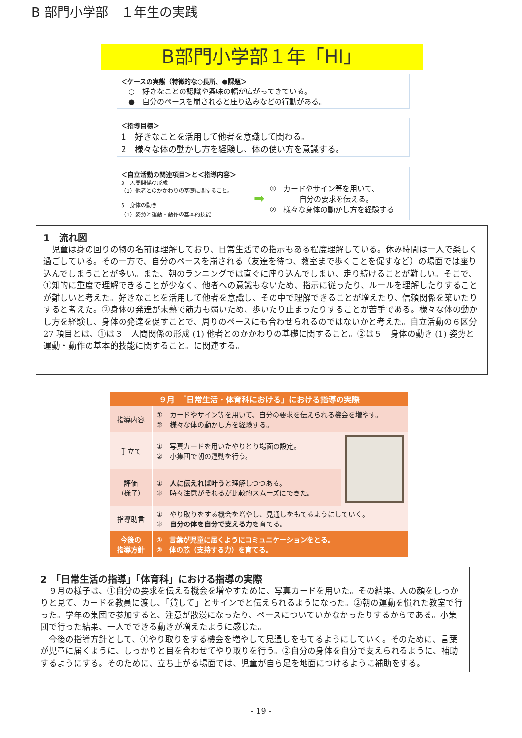B 部門小学部　１年生の実践
B部門小学部１年「HI」
＜ケースの実態（特徴的な○長所、●課題＞
　○　好きなことの認識や興味の幅が広がってきている。
　●　自分のペースを崩されると座り込みなどの行動がある。
＜指導目標＞
1　好きなことを活用して他者を意識して関わる。
2　様々な体の動かし方を経験し、体の使い方を意識する。
＜自立活動の関連項目＞と＜指導内容＞
3　人間関係の形成
（1）他者とのかかわりの基礎に関すること。
5　身体の動き
（1）姿勢と運動・動作の基本的技能
➡
①　カードやサイン等を用いて、
　　　　自分の要求を伝える。
②　様々な身体の動かし方を経験する
1　流れ図
　児童は身の回りの物の名前は理解しており、日常生活での指示もある程度理解している。休み時間は一人で楽しく過ごしている。その一方で、自分のペースを崩される（友達を待つ、教室まで歩くことを促すなど）の場面では座り込んでしまうことが多い。また、朝のランニングでは直ぐに座り込んでしまい、走り続けることが難しい。そこで、①知的に重度で理解できることが少なく、他者への意識もないため、指示に従ったり、ルールを理解したりすることが難しいと考えた。好きなことを活用して他者を意識し、その中で理解できることが増えたり、信頼関係を築いたりすると考えた。②身体の発達が未熟で筋力も弱いため、歩いたり止まったりすることが苦手である。様々な体の動かし方を経験し、身体の発達を促すことで、周りのペースにも合わせられるのではないかと考えた。自立活動の６区分 27 項目とは、①は３　人間関係の形成 (1) 他者とのかかわりの基礎に関すること。②は５　身体の動き (1) 姿勢と運動・動作の基本的技能に関すること。に関連する。
| ９月 「日常生活・体育科における」における指導の実際 | | |
| --- | --- | --- |
| 指導内容 | ① カードやサイン等を用いて、自分の要求を伝えられる機会を増やす。 ② 様々な体の動かし方を経験する。 | |
| 手立て | ① 写真カードを用いたやりとり場面の設定。 ② 小集団で朝の運動を行う。 | |
| 評価 （様子） | ① 人に伝えれば叶う と理解しつつある。 ② 時々注意がそれるが比較的スムーズにできた。 | |
| 指導助言 | ① やり取りをする機会を増やし、見通しをもてるようにしていく。 ② 自分の体を自分で支える力 を育てる。 | |
| 今後の 指導方針 | ① 言葉が児童に届くようにコミュニケーションをとる。 ② 体の芯（支持する力）を育てる。 | |
2　「日常生活の指導」「体育科」における指導の実際
　９月の様子は、①自分の要求を伝える機会を増やすために、写真カードを用いた。その結果、人の顔をしっかりと見て、カードを教員に渡し、「貸して」とサインでと伝えられるようになった。②朝の運動を慣れた教室で行った。学年の集団で参加すると、注意が散漫になったり、ペースについていかなかったりするからである。小集団で行った結果、一人でできる動きが増えたように感じた。
　今後の指導方針として、①やり取りをする機会を増やして見通しをもてるようにしていく。そのために、言葉が児童に届くように、しっかりと目を合わせてやり取りを行う。②自分の身体を自分で支えられるように、補助するようにする。そのために、立ち上がる場面では、児童が自ら足を地面につけるように補助をする。
- 19 -